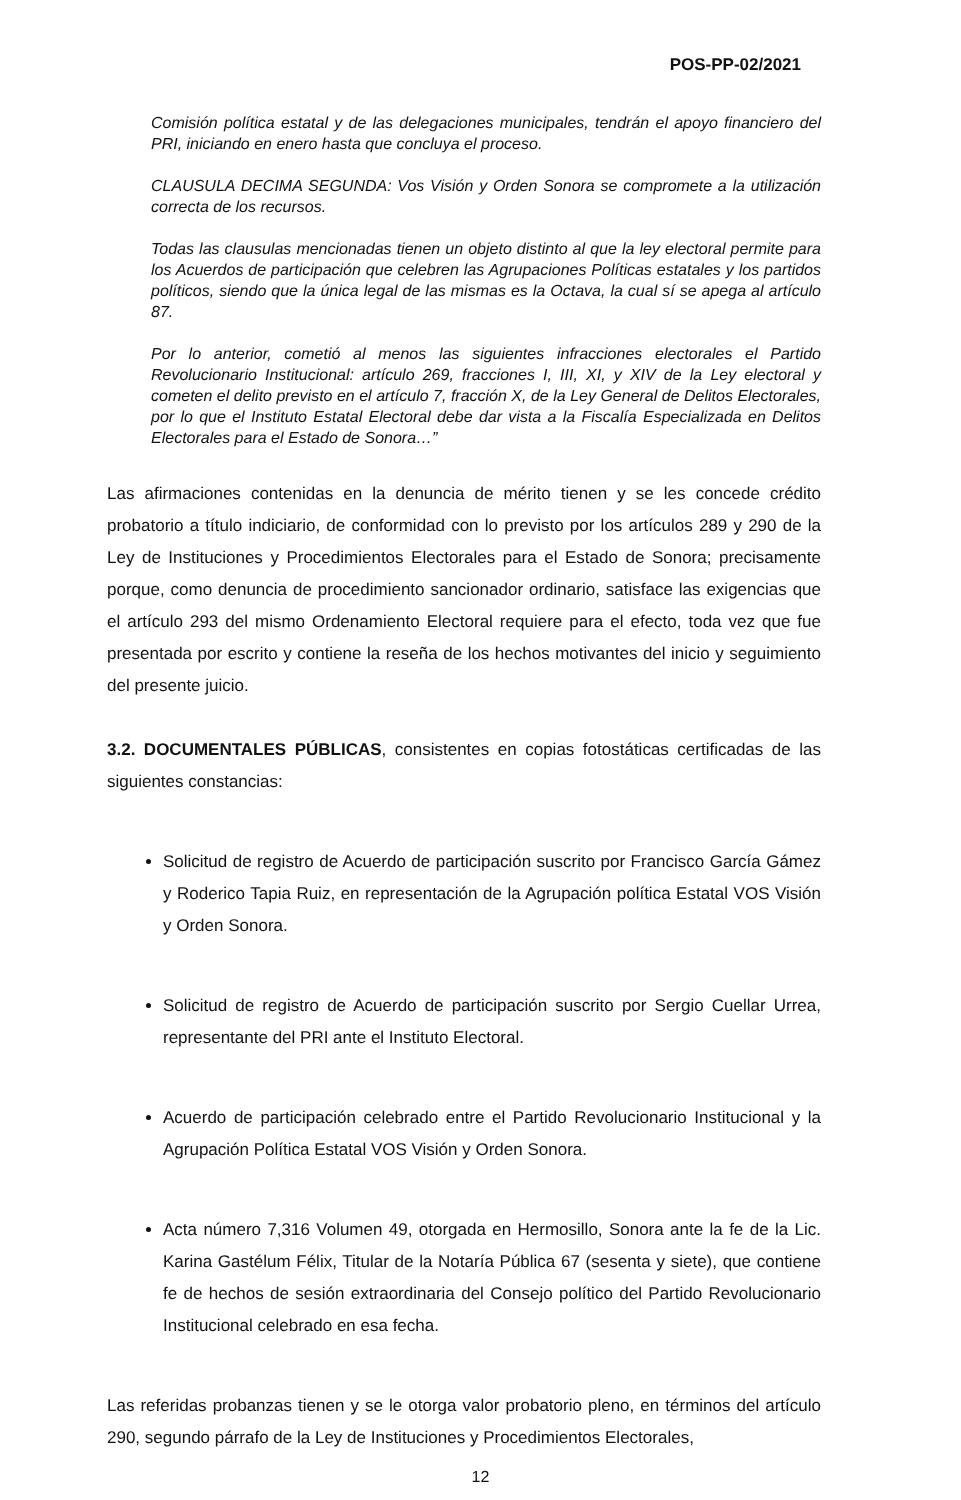POS-PP-02/2021
Comisión política estatal y de las delegaciones municipales, tendrán el apoyo financiero del PRI, iniciando en enero hasta que concluya el proceso.
CLAUSULA DECIMA SEGUNDA: Vos Visión y Orden Sonora se compromete a la utilización correcta de los recursos.
Todas las clausulas mencionadas tienen un objeto distinto al que la ley electoral permite para los Acuerdos de participación que celebren las Agrupaciones Políticas estatales y los partidos políticos, siendo que la única legal de las mismas es la Octava, la cual sí se apega al artículo 87.
Por lo anterior, cometió al menos las siguientes infracciones electorales el Partido Revolucionario Institucional: artículo 269, fracciones I, III, XI, y XIV de la Ley electoral y cometen el delito previsto en el artículo 7, fracción X, de la Ley General de Delitos Electorales, por lo que el Instituto Estatal Electoral debe dar vista a la Fiscalía Especializada en Delitos Electorales para el Estado de Sonora…”
Las afirmaciones contenidas en la denuncia de mérito tienen y se les concede crédito probatorio a título indiciario, de conformidad con lo previsto por los artículos 289 y 290 de la Ley de Instituciones y Procedimientos Electorales para el Estado de Sonora; precisamente porque, como denuncia de procedimiento sancionador ordinario, satisface las exigencias que el artículo 293 del mismo Ordenamiento Electoral requiere para el efecto, toda vez que fue presentada por escrito y contiene la reseña de los hechos motivantes del inicio y seguimiento del presente juicio.
3.2. DOCUMENTALES PÚBLICAS, consistentes en copias fotostáticas certificadas de las siguientes constancias:
Solicitud de registro de Acuerdo de participación suscrito por Francisco García Gámez y Roderico Tapia Ruiz, en representación de la Agrupación política Estatal VOS Visión y Orden Sonora.
Solicitud de registro de Acuerdo de participación suscrito por Sergio Cuellar Urrea, representante del PRI ante el Instituto Electoral.
Acuerdo de participación celebrado entre el Partido Revolucionario Institucional y la Agrupación Política Estatal VOS Visión y Orden Sonora.
Acta número 7,316 Volumen 49, otorgada en Hermosillo, Sonora ante la fe de la Lic. Karina Gastélum Félix, Titular de la Notaría Pública 67 (sesenta y siete), que contiene fe de hechos de sesión extraordinaria del Consejo político del Partido Revolucionario Institucional celebrado en esa fecha.
Las referidas probanzas tienen y se le otorga valor probatorio pleno, en términos del artículo 290, segundo párrafo de la Ley de Instituciones y Procedimientos Electorales,
12